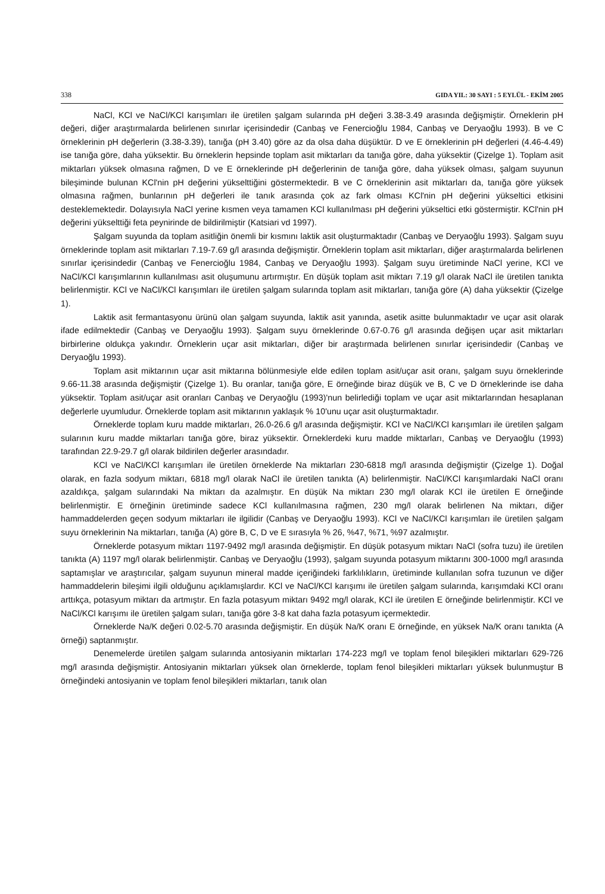338 GIDA YIL: 30 SAYI : 5 EYLÜL - EKİM 2005
NaCl, KCl ve NaCl/KCl karışımları ile üretilen şalgam sularında pH değeri 3.38-3.49 arasında değişmiştir. Örneklerin pH değeri, diğer araştırmalarda belirlenen sınırlar içerisindedir (Canbaş ve Fenercioğlu 1984, Canbaş ve Deryaoğlu 1993). B ve C örneklerinin pH değerlerin (3.38-3.39), tanığa (pH 3.40) göre az da olsa daha düşüktür. D ve E örneklerinin pH değerleri (4.46-4.49) ise tanığa göre, daha yüksektir. Bu örneklerin hepsinde toplam asit miktarları da tanığa göre, daha yüksektir (Çizelge 1). Toplam asit miktarları yüksek olmasına rağmen, D ve E örneklerinde pH değerlerinin de tanığa göre, daha yüksek olması, şalgam suyunun bileşiminde bulunan KCl'nin pH değerini yükselttiğini göstermektedir. B ve C örneklerinin asit miktarları da, tanığa göre yüksek olmasına rağmen, bunlarının pH değerleri ile tanık arasında çok az fark olması KCl'nin pH değerini yükseltici etkisini desteklemektedir. Dolayısıyla NaCl yerine kısmen veya tamamen KCl kullanılması pH değerini yükseltici etki göstermiştir. KCl'nin pH değerini yükselttiği feta peynirinde de bildirilmiştir (Katsiari vd 1997).
Şalgam suyunda da toplam asitliğin önemli bir kısmını laktik asit oluşturmaktadır (Canbaş ve Deryaoğlu 1993). Şalgam suyu örneklerinde toplam asit miktarları 7.19-7.69 g/l arasında değişmiştir. Örneklerin toplam asit miktarları, diğer araştırmalarda belirlenen sınırlar içerisindedir (Canbaş ve Fenercioğlu 1984, Canbaş ve Deryaoğlu 1993). Şalgam suyu üretiminde NaCl yerine, KCl ve NaCl/KCl karışımlarının kullanılması asit oluşumunu artırmıştır. En düşük toplam asit miktarı 7.19 g/l olarak NaCl ile üretilen tanıkta belirlenmiştir. KCl ve NaCl/KCl karışımları ile üretilen şalgam sularında toplam asit miktarları, tanığa göre (A) daha yüksektir (Çizelge 1).
Laktik asit fermantasyonu ürünü olan şalgam suyunda, laktik asit yanında, asetik asitte bulunmaktadır ve uçar asit olarak ifade edilmektedir (Canbaş ve Deryaoğlu 1993). Şalgam suyu örneklerinde 0.67-0.76 g/l arasında değişen uçar asit miktarları birbirlerine oldukça yakındır. Örneklerin uçar asit miktarları, diğer bir araştırmada belirlenen sınırlar içerisindedir (Canbaş ve Deryaoğlu 1993).
Toplam asit miktarının uçar asit miktarına bölünmesiyle elde edilen toplam asit/uçar asit oranı, şalgam suyu örneklerinde 9.66-11.38 arasında değişmiştir (Çizelge 1). Bu oranlar, tanığa göre, E örneğinde biraz düşük ve B, C ve D örneklerinde ise daha yüksektir. Toplam asit/uçar asit oranları Canbaş ve Deryaoğlu (1993)'nun belirlediği toplam ve uçar asit miktarlarından hesaplanan değerlerle uyumludur. Örneklerde toplam asit miktarının yaklaşık % 10'unu uçar asit oluşturmaktadır.
Örneklerde toplam kuru madde miktarları, 26.0-26.6 g/l arasında değişmiştir. KCl ve NaCl/KCl karışımları ile üretilen şalgam sularının kuru madde miktarları tanığa göre, biraz yüksektir. Örneklerdeki kuru madde miktarları, Canbaş ve Deryaoğlu (1993) tarafından 22.9-29.7 g/l olarak bildirilen değerler arasındadır.
KCl ve NaCl/KCl karışımları ile üretilen örneklerde Na miktarları 230-6818 mg/l arasında değişmiştir (Çizelge 1). Doğal olarak, en fazla sodyum miktarı, 6818 mg/l olarak NaCl ile üretilen tanıkta (A) belirlenmiştir. NaCl/KCl karışımlardaki NaCl oranı azaldıkça, şalgam sularındaki Na miktarı da azalmıştır. En düşük Na miktarı 230 mg/l olarak KCl ile üretilen E örneğinde belirlenmiştir. E örneğinin üretiminde sadece KCl kullanılmasına rağmen, 230 mg/l olarak belirlenen Na miktarı, diğer hammaddelerden geçen sodyum miktarları ile ilgilidir (Canbaş ve Deryaoğlu 1993). KCl ve NaCl/KCl karışımları ile üretilen şalgam suyu örneklerinin Na miktarları, tanığa (A) göre B, C, D ve E sırasıyla % 26, %47, %71, %97 azalmıştır.
Örneklerde potasyum miktarı 1197-9492 mg/l arasında değişmiştir. En düşük potasyum miktarı NaCl (sofra tuzu) ile üretilen tanıkta (A) 1197 mg/l olarak belirlenmiştir. Canbaş ve Deryaoğlu (1993), şalgam suyunda potasyum miktarını 300-1000 mg/l arasında saptamışlar ve araştırıcılar, şalgam suyunun mineral madde içeriğindeki farklılıkların, üretiminde kullanılan sofra tuzunun ve diğer hammaddelerin bileşimi ilgili olduğunu açıklamışlardır. KCl ve NaCl/KCl karışımı ile üretilen şalgam sularında, karışımdaki KCl oranı arttıkça, potasyum miktarı da artmıştır. En fazla potasyum miktarı 9492 mg/l olarak, KCl ile üretilen E örneğinde belirlenmiştir. KCl ve NaCl/KCl karışımı ile üretilen şalgam suları, tanığa göre 3-8 kat daha fazla potasyum içermektedir.
Örneklerde Na/K değeri 0.02-5.70 arasında değişmiştir. En düşük Na/K oranı E örneğinde, en yüksek Na/K oranı tanıkta (A örneği) saptanmıştır.
Denemelerde üretilen şalgam sularında antosiyanin miktarları 174-223 mg/l ve toplam fenol bileşikleri miktarları 629-726 mg/l arasında değişmiştir. Antosiyanin miktarları yüksek olan örneklerde, toplam fenol bileşikleri miktarları yüksek bulunmuştur B örneğindeki antosiyanin ve toplam fenol bileşikleri miktarları, tanık olan